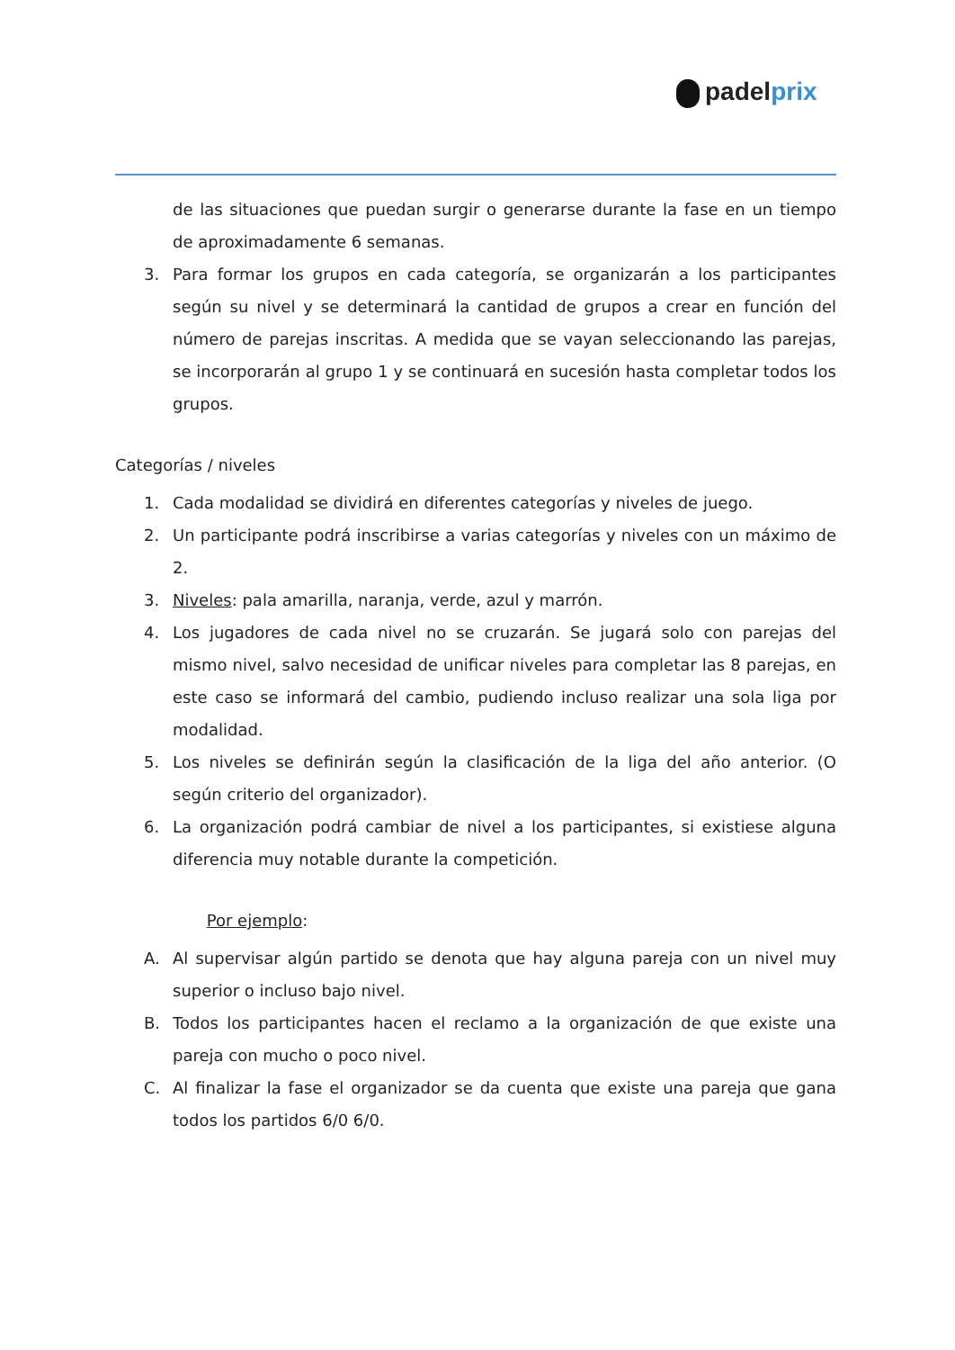padelprix
de las situaciones que puedan surgir o generarse durante la fase en un tiempo de aproximadamente 6 semanas.
3. Para formar los grupos en cada categoría, se organizarán a los participantes según su nivel y se determinará la cantidad de grupos a crear en función del número de parejas inscritas. A medida que se vayan seleccionando las parejas, se incorporarán al grupo 1 y se continuará en sucesión hasta completar todos los grupos.
Categorías / niveles
1. Cada modalidad se dividirá en diferentes categorías y niveles de juego.
2. Un participante podrá inscribirse a varias categorías y niveles con un máximo de 2.
3. Niveles: pala amarilla, naranja, verde, azul y marrón.
4. Los jugadores de cada nivel no se cruzarán. Se jugará solo con parejas del mismo nivel, salvo necesidad de unificar niveles para completar las 8 parejas, en este caso se informará del cambio, pudiendo incluso realizar una sola liga por modalidad.
5. Los niveles se definirán según la clasificación de la liga del año anterior. (O según criterio del organizador).
6. La organización podrá cambiar de nivel a los participantes, si existiese alguna diferencia muy notable durante la competición.
Por ejemplo:
A. Al supervisar algún partido se denota que hay alguna pareja con un nivel muy superior o incluso bajo nivel.
B. Todos los participantes hacen el reclamo a la organización de que existe una pareja con mucho o poco nivel.
C. Al finalizar la fase el organizador se da cuenta que existe una pareja que gana todos los partidos 6/0 6/0.